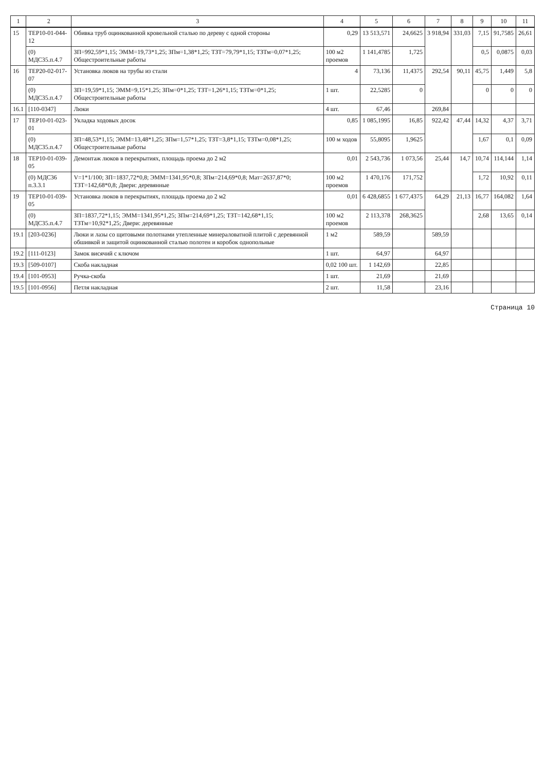| 1 | 2 | 3 | 4 | 5 | 6 | 7 | 8 | 9 | 10 | 11 |
| --- | --- | --- | --- | --- | --- | --- | --- | --- | --- | --- |
| 15 | ТЕР10-01-044-12 | Обивка труб оцинкованной кровельной сталью по дереву с одной стороны | 0,29 | 13 513,571 | 24,6625 | 3 918,94 | 331,03 | 7,15 | 91,7585 | 26,61 |
| | (0) МДС35.п.4.7 | ЗП=992,59*1,15; ЭММ=19,73*1,25; ЗПм=1,38*1,25; ТЗТ=79,79*1,15; ТЗТм=0,07*1,25; Общестроительные работы | 100 м2 проемов | 1 141,4785 | 1,725 | | | 0,5 | 0,0875 | 0,03 |
| 16 | ТЕР20-02-017-07 | Установка люков на трубы из стали | 4 | 73,136 | 11,4375 | 292,54 | 90,11 | 45,75 | 1,449 | 5,8 |
| | (0) МДС35.п.4.7 | ЗП=19,59*1,15; ЭММ=9,15*1,25; ЗПм=0*1,25; ТЗТ=1,26*1,15; ТЗТм=0*1,25; Общестроительные работы | 1 шт. | 22,5285 | 0 | | | 0 | 0 | 0 |
| 16.1 | [110-0347] | Люки | 4 шт. | 67,46 | | 269,84 | | | | |
| 17 | ТЕР10-01-023-01 | Укладка ходовых досок | 0,85 | 1 085,1995 | 16,85 | 922,42 | 47,44 | 14,32 | 4,37 | 3,71 |
| | (0) МДС35.п.4.7 | ЗП=48,53*1,15; ЭММ=13,48*1,25; ЗПм=1,57*1,25; ТЗТ=3,8*1,15; ТЗТм=0,08*1,25; Общестроительные работы | 100 м ходов | 55,8095 | 1,9625 | | | 1,67 | 0,1 | 0,09 |
| 18 | ТЕР10-01-039-05 | Демонтаж люков в перекрытиях, площадь проема до 2 м2 | 0,01 | 2 543,736 | 1 073,56 | 25,44 | 14,7 | 10,74 | 114,144 | 1,14 |
| | (0) МДС36 п.3.3.1 | V=1*1/100; ЗП=1837,72*0,8; ЭММ=1341,95*0,8; ЗПм=214,69*0,8; Мат=2637,87*0; ТЗТ=142,68*0,8; Двери: деревянные | 100 м2 проемов | 1 470,176 | 171,752 | | | 1,72 | 10,92 | 0,11 |
| 19 | ТЕР10-01-039-05 | Установка люков в перекрытиях, площадь проема до 2 м2 | 0,01 | 6 428,6855 | 1 677,4375 | 64,29 | 21,13 | 16,77 | 164,082 | 1,64 |
| | (0) МДС35.п.4.7 | ЗП=1837,72*1,15; ЭММ=1341,95*1,25; ЗПм=214,69*1,25; ТЗТ=142,68*1,15; ТЗТм=10,92*1,25; Двери: деревянные | 100 м2 проемов | 2 113,378 | 268,3625 | | | 2,68 | 13,65 | 0,14 |
| 19.1 | [203-0236] | Люки и лазы со щитовыми полотнами утепленные минераловатной плитой с деревянной обшивкой и защитой оцинкованной сталью полотен и коробок однопольные | 1 м2 | 589,59 | | 589,59 | | | | |
| 19.2 | [111-0123] | Замок висячий с ключом | 1 шт. | 64,97 | | 64,97 | | | | |
| 19.3 | [509-0107] | Скоба накладная | 0,02 100 шт. | 1 142,69 | | 22,85 | | | | |
| 19.4 | [101-0953] | Ручка-скоба | 1 шт. | 21,69 | | 21,69 | | | | |
| 19.5 | [101-0956] | Петля накладная | 2 шт. | 11,58 | | 23,16 | | | | |
Страница 10